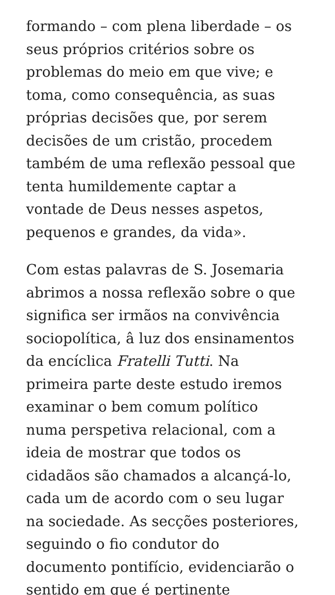formando – com plena liberdade – os
seus próprios critérios sobre os
problemas do meio em que vive; e
toma, como consequência, as suas
próprias decisões que, por serem
decisões de um cristão, procedem
também de uma reflexão pessoal que
tenta humildemente captar a
vontade de Deus nesses aspetos,
pequenos e grandes, da vida».
Com estas palavras de S. Josemaria
abrimos a nossa reflexão sobre o que
significa ser irmãos na convivência
sociopolítica, â luz dos ensinamentos
da encíclica Fratelli Tutti. Na
primeira parte deste estudo iremos
examinar o bem comum político
numa perspetiva relacional, com a
ideia de mostrar que todos os
cidadãos são chamados a alcançá-lo,
cada um de acordo com o seu lugar
na sociedade. As secções posteriores,
seguindo o fio condutor do
documento pontifício, evidenciarão o
sentido em que é pertinente